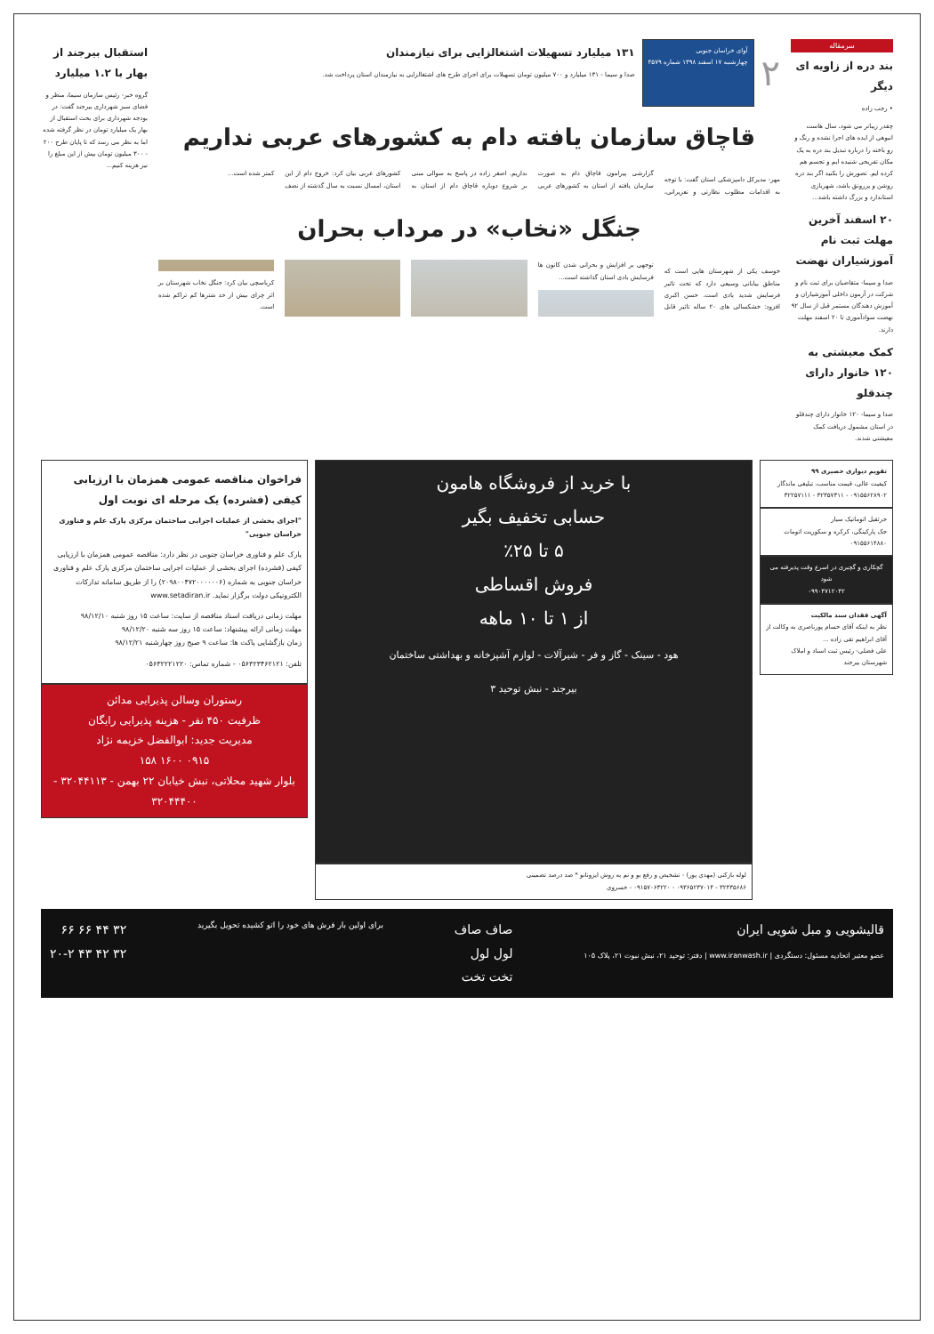سرمقاله
بند دره از زاویه ای دیگر
• رجب زاده
چقدر زیباتر می شود، سال هاست انبوهی از ایده های اجرا نشده و رنگ و رو باخته را درباره تبدیل بند دره به یک مکان تفریحی شنیده ایم و تجسم هم کرده ایم. تصورش را بکنید اگر بند دره روشن و پررونق باشد، شهربازی استاندارد و بزرگ داشته باشد...
۲۰ اسفند آخرین مهلت ثبت نام آموزشیاران نهضت
صدا و سیما- متقاضیان برای ثبت نام و شرکت در آزمون داخلی آموزشیاران و آموزش دهندگان مستمر قبل از سال ۹۲ نهضت سوادآموزی تا ۲۰ اسفند مهلت دارند.
کمک معیشتی به ۱۲۰ خانوار دارای چندقلو
صدا و سیما- ۱۲۰ خانوار دارای چندقلو در استان مشمول دریافت کمک معیشتی شدند.
۲
آوای خراسان جنوبی
چهارشنبه ۱۷ اسفند ۱۳۹۸ شماره ۴۵۷۹
۱۳۱ میلیارد تسهیلات اشتغالزایی برای نیازمندان
صدا و سیما - ۱۳۱ میلیارد و ۷۰۰ میلیون تومان تسهیلات برای اجرای طرح های اشتغالزایی به نیازمندان استان پرداخت شد.
قاچاق سازمان یافته دام به کشورهای عربی نداریم
مهر- مدیرکل دامپزشکی استان گفت: با توجه به اقدامات مطلوب نظارتی و تعزیراتی، گزارشی پیرامون قاچاق دام به صورت سازمان یافته از استان به کشورهای عربی نداریم. اصغر زاده در پاسخ به سوالی مبنی بر شروع دوباره قاچاق دام از استان به کشورهای عربی بیان کرد: خروج دام از این استان، امسال نسبت به سال گذشته از نصف کمتر شده است...
جنگل «نخاب» در مرداب بحران
خوسف یکی از شهرستان هایی است که مناطق بیابانی وسیعی دارد که تحت تاثیر فرسایش شدید بادی است. حسن اکبری افزود: خشکسالی های ۲۰ ساله تاثیر قابل توجهی بر افزایش و بحرانی شدن کانون ها فرسایش بادی استان گذاشته است...
کرباسچی بیان کرد: جنگل نخاب شهرستان بر اثر چرای بیش از حد شترها کم تراکم شده است.
استقبال بیرجند از بهار با ۱.۲ میلیارد
گروه خبر- رئیس سازمان سیما، منظر و فضای سبز شهرداری بیرجند گفت: در بودجه شهرداری برای بحث استقبال از بهار یک میلیارد تومان در نظر گرفته شده اما به نظر می رسد که تا پایان طرح ۲۰۰ - ۳۰۰ میلیون تومان بیش از این مبلغ را نیز هزینه کنیم...
تقویم دیواری حصیری ۹۹
کیفیت عالی، قیمت مناسب، تبلیغی ماندگار
۰۹۱۵۵۶۲۸۹۰۲ - ۳۲۳۵۷۳۱۱ - ۳۲۲۵۷۱۱۱
جرثقیل اتوماتیک سیار
جک پارکینگی، کرکره و سکوریت اتومات
۰۹۱۵۵۶۱۴۸۸۰
گچکاری و گچبری در اسرع وقت پذیرفته می شود
۰۹۹۰۴۷۱۲۰۴۲
آگهی فقدان سند مالکیت
نظر به اینکه آقای حسام پورناصری به وکالت از آقای ابراهیم تقی زاده ...
علی فضلی- رئیس ثبت اسناد و املاک شهرستان بیرجند
با خرید از فروشگاه هامون
حسابی تخفیف بگیر
۵ تا ۲۵٪
فروش اقساطی
از ۱ تا ۱۰ ماهه
هود - سینک - گاز و فر - شیرآلات - لوازم آشپزخانه و بهداشتی ساختمان
بیرجند - نبش توحید ۳
لوله بازکنی (مهدی پور) - تشخیص و رفع بو و نم به روش ایزونانو * صد درصد تضمینی
۳۲۴۳۵۶۸۶ - ۰۹۳۶۵۲۳۷۰۱۴ - ۰۹۱۵۷۰۶۳۲۲۰ - خسروی
فراخوان مناقصه عمومی همزمان با ارزیابی کیفی (فشرده) یک مرحله ای نوبت اول
"اجرای بخشی از عملیات اجرایی ساختمان مرکزی پارک علم و فناوری خراسان جنوبی"
پارک علم و فناوری خراسان جنوبی در نظر دارد: مناقصه عمومی همزمان با ارزیابی کیفی (فشرده) اجرای بخشی از عملیات اجرایی ساختمان مرکزی پارک علم و فناوری خراسان جنوبی به شماره (۲۰۹۸۰۰۴۷۲۰۰۰۰۰۰۶) را از طریق سامانه تدارکات الکترونیکی دولت برگزار نماید. www.setadiran.ir
مهلت زمانی دریافت اسناد مناقصه از سایت: ساعت ۱۵ روز شنبه ۹۸/۱۲/۱۰
مهلت زمانی ارائه پیشنهاد: ساعت ۱۵ روز سه شنبه ۹۸/۱۲/۲۰
زمان بازگشایی پاکت ها: ساعت ۹ صبح روز چهارشنبه ۹۸/۱۲/۲۱
تلفن: ۰۵۶۳۲۳۴۶۲۱۲۱ - شماره تماس: ۰۵۶۳۲۲۲۱۲۲۰
رستوران وسالن پذیرایی مدائن
ظرفیت ۴۵۰ نفر - هزینه پذیرایی رایگان
مدیریت جدید: ابوالفضل خزیمه نژاد
۰۹۱۵ ۱۶۰۰ ۱۵۸
بلوار شهید محلاتی، نبش خیابان ۲۲ بهمن - ۳۲۰۴۴۱۱۳ - ۳۲۰۴۴۴۰۰
قالیشویی و مبل شویی ایران
عضو معتبر اتحادیه مسئول: دستگردی | www.iranwash.ir | دفتر: توحید ۲۱، نبش نبوت ۲۱، پلاک ۱۰۵
صاف صاف
لول لول
تخت تخت
برای اولین بار فرش های خود را اتو کشیده تحویل بگیرید
۳۲ ۴۴ ۶۶ ۶۶
۳۲ ۴۲ ۴۳ ۲۰-۲